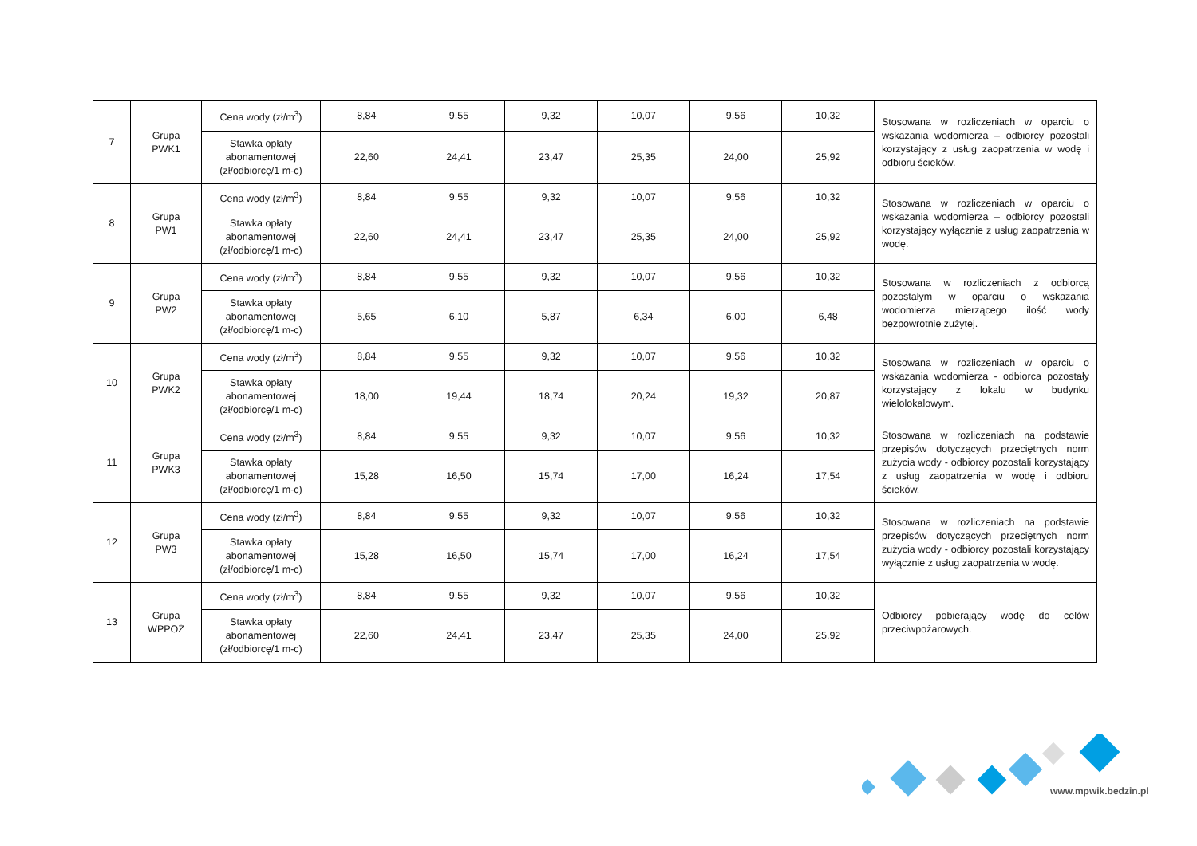| 7 | Grupa PWK1 | Cena wody (zł/m<sup>3</sup>) | 8,84 | 9,55 | 9,32 | 10,07 | 9,56 | 10,32 | Stosowana w rozliczeniach w oparciu o wskazania wodomierza – odbiorcy pozostali korzystający z usług zaopatrzenia w wodę i odbioru ścieków. |
| | | Stawka opłaty abonamentowej (zł/odbiorcę/1 m-c) | 22,60 | 24,41 | 23,47 | 25,35 | 24,00 | 25,92 | |
| 8 | Grupa PW1 | Cena wody (zł/m<sup>3</sup>) | 8,84 | 9,55 | 9,32 | 10,07 | 9,56 | 10,32 | Stosowana w rozliczeniach w oparciu o wskazania wodomierza – odbiorcy pozostali korzystający wyłącznie z usług zaopatrzenia w wodę. |
| | | Stawka opłaty abonamentowej (zł/odbiorcę/1 m-c) | 22,60 | 24,41 | 23,47 | 25,35 | 24,00 | 25,92 | |
| 9 | Grupa PW2 | Cena wody (zł/m<sup>3</sup>) | 8,84 | 9,55 | 9,32 | 10,07 | 9,56 | 10,32 | Stosowana w rozliczeniach z odbiorcą pozostałym w oparciu o wskazania wodomierza mierzącego ilość wody bezpowrotnie zużytej. |
| | | Stawka opłaty abonamentowej (zł/odbiorcę/1 m-c) | 5,65 | 6,10 | 5,87 | 6,34 | 6,00 | 6,48 | |
| 10 | Grupa PWK2 | Cena wody (zł/m<sup>3</sup>) | 8,84 | 9,55 | 9,32 | 10,07 | 9,56 | 10,32 | Stosowana w rozliczeniach w oparciu o wskazania wodomierza - odbiorca pozostały korzystający z lokalu w budynku wielolokalowym. |
| | | Stawka opłaty abonamentowej (zł/odbiorcę/1 m-c) | 18,00 | 19,44 | 18,74 | 20,24 | 19,32 | 20,87 | |
| 11 | Grupa PWK3 | Cena wody (zł/m<sup>3</sup>) | 8,84 | 9,55 | 9,32 | 10,07 | 9,56 | 10,32 | Stosowana w rozliczeniach na podstawie przepisów dotyczących przeciętnych norm zużycia wody - odbiorcy pozostali korzystający z usług zaopatrzenia w wodę i odbioru ścieków. |
| | | Stawka opłaty abonamentowej (zł/odbiorcę/1 m-c) | 15,28 | 16,50 | 15,74 | 17,00 | 16,24 | 17,54 | |
| 12 | Grupa PW3 | Cena wody (zł/m<sup>3</sup>) | 8,84 | 9,55 | 9,32 | 10,07 | 9,56 | 10,32 | Stosowana w rozliczeniach na podstawie przepisów dotyczących przeciętnych norm zużycia wody - odbiorcy pozostali korzystający wyłącznie z usług zaopatrzenia w wodę. |
| | | Stawka opłaty abonamentowej (zł/odbiorcę/1 m-c) | 15,28 | 16,50 | 15,74 | 17,00 | 16,24 | 17,54 | |
| 13 | Grupa WPPOŻ | Cena wody (zł/m<sup>3</sup>) | 8,84 | 9,55 | 9,32 | 10,07 | 9,56 | 10,32 | Odbiorcy pobierający wodę do celów przeciwpożarowych. |
| | | Stawka opłaty abonamentowej (zł/odbiorcę/1 m-c) | 22,60 | 24,41 | 23,47 | 25,35 | 24,00 | 25,92 | |
www.mpwik.bedzin.pl